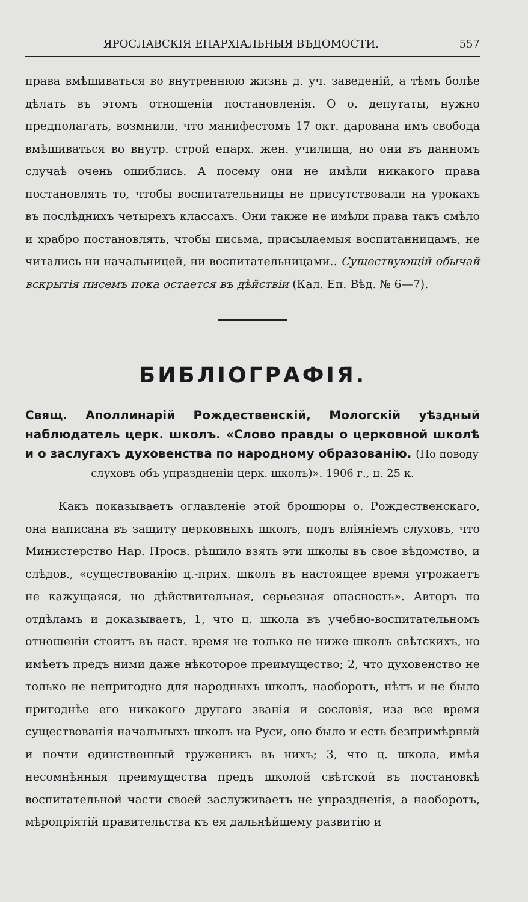ЯРОСЛАВСКІЯ ЕПАРХІАЛЬНЫЯ ВѢДОМОСТИ. 557
права вмѣшиваться во внутреннюю жизнь д. уч. заведеній, а тѣмъ болѣе дѣлать въ этомъ отношеніи постановленія. О о. депутаты, нужно предполагать, возмнили, что манифестомъ 17 окт. дарована имъ свобода вмѣшиваться во внутр. строй епарх. жен. училища, но они въ данномъ случаѣ очень ошиблись. А посему они не имѣли никакого права постановлять то, чтобы воспитательницы не присутствовали на урокахъ въ послѣднихъ четырехъ классахъ. Они также не имѣли права такъ смѣло и храбро постановлять, чтобы письма, присылаемыя воспитанницамъ, не читались ни начальницей, ни воспитательницами.. Существующій обычай вскрытія писемъ пока остается въ дѣйствіи (Кал. Еп. Вѣд. № 6—7).
БИБЛІОГРАФІЯ.
Свящ. Аполлинарій Рождественскій, Мологскій уѣздный наблюдатель церк. школъ. «Слово правды о церковной школѣ и о заслугахъ духовенства по народному образованію. (По поводу
слуховъ объ упраздненіи церк. школъ)». 1906 г., ц. 25 к.
Какъ показываетъ оглавленіе этой брошюры о. Рождественскаго, она написана въ защиту церковныхъ школъ, подъ вліяніемъ слуховъ, что Министерство Нар. Просв. рѣшило взять эти школы въ свое вѣдомство, и слѣдов., «существованію ц.-прих. школъ въ настоящее время угрожаетъ не кажущаяся, но дѣйствительная, серьезная опасность». Авторъ по отдѣламъ и доказываетъ, 1, что ц. школа въ учебно-воспитательномъ отношеніи стоитъ въ наст. время не только не ниже школъ свѣтскихъ, но имѣетъ предъ ними даже нѣкоторое преимущество; 2, что духовенство не только не непригодно для народныхъ школъ, наоборотъ, нѣтъ и не было пригоднѣе его никакого другаго званія и сословія, иза все время существованія начальныхъ школъ на Руси, оно было и есть безпримѣрный и почти единственный труженикъ въ нихъ; 3, что ц. школа, имѣя несомнѣнныя преимущества предъ школой свѣтской въ постановкѣ воспитательной части своей заслуживаетъ не упраздненія, а наоборотъ, мѣропріятій правительства къ ея дальнѣйшему развитію и